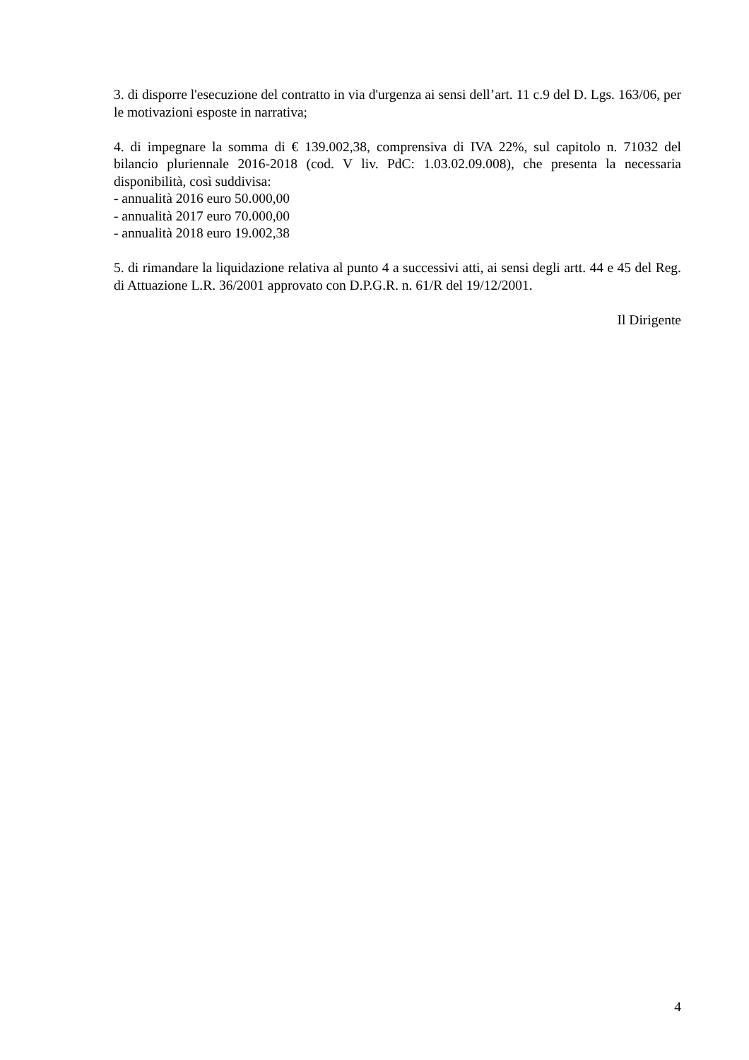3. di disporre l'esecuzione del contratto in via d'urgenza ai sensi dell’art. 11 c.9 del D. Lgs. 163/06, per le motivazioni esposte in narrativa;
4. di impegnare la somma di € 139.002,38, comprensiva di IVA 22%, sul capitolo n. 71032 del bilancio pluriennale 2016-2018 (cod. V liv. PdC: 1.03.02.09.008), che presenta la necessaria disponibilità, così suddivisa:
- annualità 2016 euro 50.000,00
- annualità 2017 euro 70.000,00
- annualità 2018 euro 19.002,38
5. di rimandare la liquidazione relativa al punto 4 a successivi atti, ai sensi degli artt. 44 e 45 del Reg. di Attuazione L.R. 36/2001 approvato con D.P.G.R. n. 61/R del 19/12/2001.
Il Dirigente
4